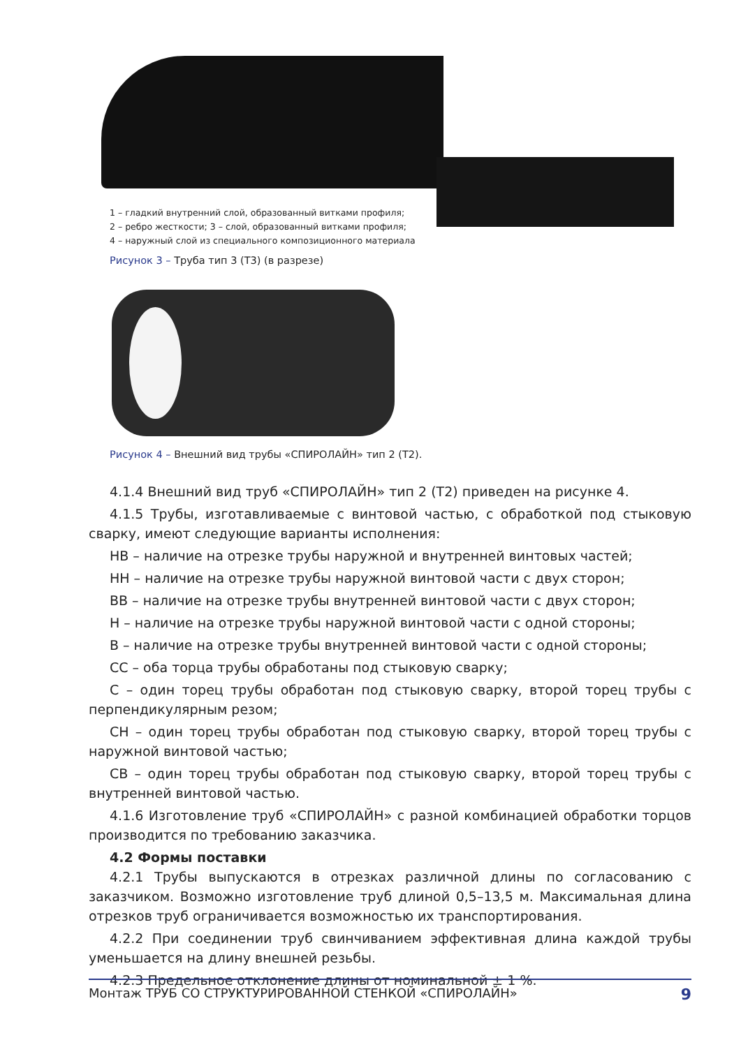1 – гладкий внутренний слой, образованный витками профиля;
2 – ребро жесткости; 3 – слой, образованный витками профиля;
4 – наружный слой из специального композиционного материала
Рисунок 3 – Труба тип 3 (Т3) (в разрезе)
Рисунок 4 – Внешний вид трубы «СПИРОЛАЙН» тип 2 (Т2).
4.1.4 Внешний вид труб «СПИРОЛАЙН» тип 2 (Т2) приведен на рисунке 4.
4.1.5 Трубы, изготавливаемые с винтовой частью, с обработкой под стыковую сварку, имеют следующие варианты исполнения:
НВ – наличие на отрезке трубы наружной и внутренней винтовых частей;
НН – наличие на отрезке трубы наружной винтовой части с двух сторон;
ВВ – наличие на отрезке трубы внутренней винтовой части с двух сторон;
Н – наличие на отрезке трубы наружной винтовой части с одной стороны;
В – наличие на отрезке трубы внутренней винтовой части с одной стороны;
СС – оба торца трубы обработаны под стыковую сварку;
С – один торец трубы обработан под стыковую сварку, второй торец трубы с перпендикулярным резом;
СН – один торец трубы обработан под стыковую сварку, второй торец трубы с наружной винтовой частью;
СВ – один торец трубы обработан под стыковую сварку, второй торец трубы с внутренней винтовой частью.
4.1.6 Изготовление труб «СПИРОЛАЙН» с разной комбинацией обработки торцов производится по требованию заказчика.
4.2 Формы поставки
4.2.1 Трубы выпускаются в отрезках различной длины по согласованию с заказчиком. Возможно изготовление труб длиной 0,5–13,5 м. Максимальная длина отрезков труб ограничивается возможностью их транспортирования.
4.2.2 При соединении труб свинчиванием эффективная длина каждой трубы уменьшается на длину внешней резьбы.
4.2.3 Предельное отклонение длины от номинальной ± 1 %.
Монтаж ТРУБ СО СТРУКТУРИРОВАННОЙ СТЕНКОЙ «СПИРОЛАЙН» 9